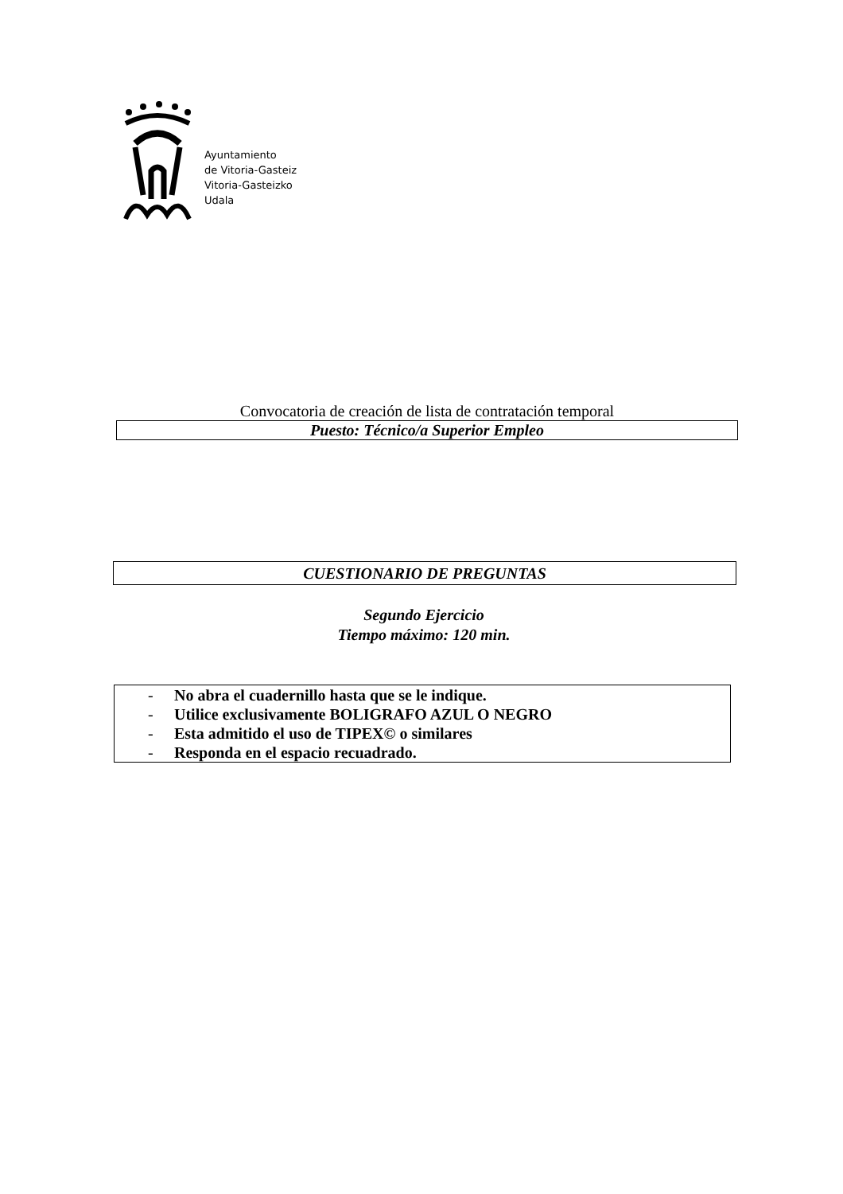Ayuntamiento
de Vitoria-Gasteiz
Vitoria-Gasteizko
Udala
Convocatoria de creación de lista de contratación temporal
Puesto: Técnico/a Superior Empleo
CUESTIONARIO DE PREGUNTAS
Segundo Ejercicio
Tiempo máximo: 120 min.
- No abra el cuadernillo hasta que se le indique.
- Utilice exclusivamente BOLIGRAFO AZUL O NEGRO
- Esta admitido el uso de TIPEX© o similares
- Responda en el espacio recuadrado.